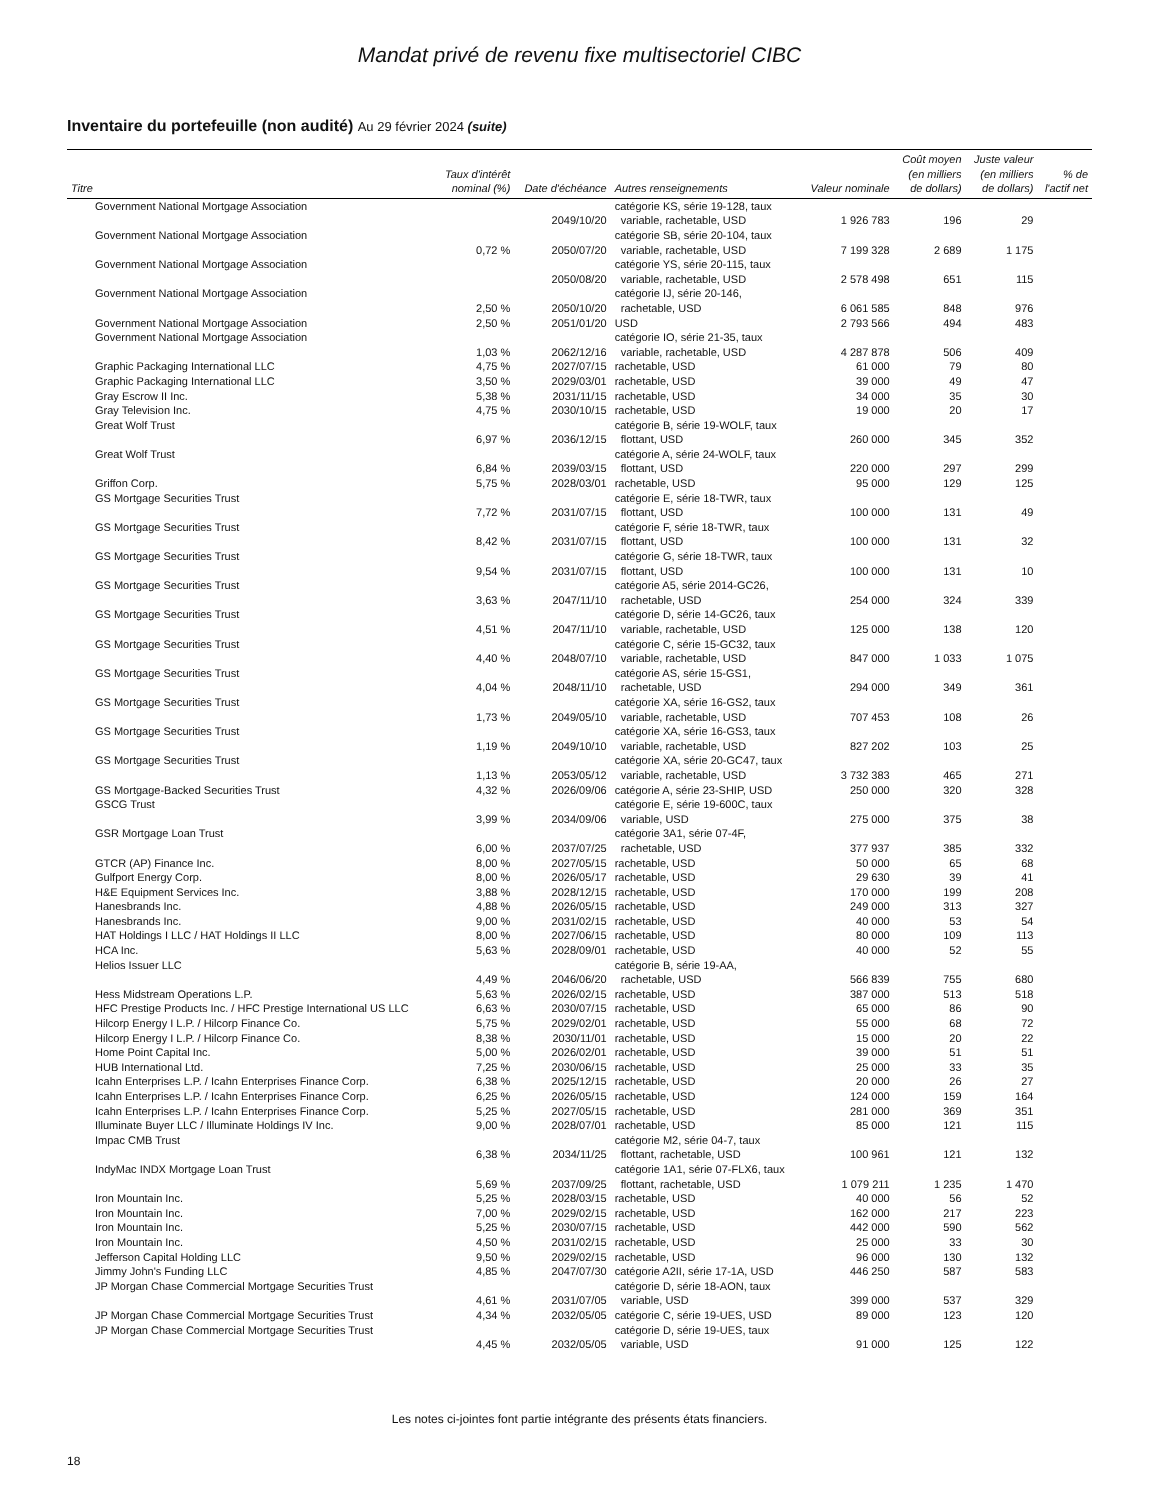Mandat privé de revenu fixe multisectoriel CIBC
Inventaire du portefeuille (non audité) Au 29 février 2024 (suite)
| Titre | Taux d'intérêt nominal (%) | Date d'échéance | Autres renseignements | Valeur nominale | Coût moyen (en milliers de dollars) | Juste valeur (en milliers de dollars) | % de l'actif net |
| --- | --- | --- | --- | --- | --- | --- | --- |
| Government National Mortgage Association | | 2049/10/20 | catégorie KS, série 19-128, taux variable, rachetable, USD | 1 926 783 | 196 | 29 | |
| Government National Mortgage Association | 0,72 % | 2050/07/20 | catégorie SB, série 20-104, taux variable, rachetable, USD | 7 199 328 | 2 689 | 1 175 | |
| Government National Mortgage Association | | 2050/08/20 | catégorie YS, série 20-115, taux variable, rachetable, USD | 2 578 498 | 651 | 115 | |
| Government National Mortgage Association | 2,50 % | 2050/10/20 | catégorie IJ, série 20-146, rachetable, USD | 6 061 585 | 848 | 976 | |
| Government National Mortgage Association | 2,50 % | 2051/01/20 | USD | 2 793 566 | 494 | 483 | |
| Government National Mortgage Association | 1,03 % | 2062/12/16 | catégorie IO, série 21-35, taux variable, rachetable, USD | 4 287 878 | 506 | 409 | |
| Graphic Packaging International LLC | 4,75 % | 2027/07/15 | rachetable, USD | 61 000 | 79 | 80 | |
| Graphic Packaging International LLC | 3,50 % | 2029/03/01 | rachetable, USD | 39 000 | 49 | 47 | |
| Gray Escrow II Inc. | 5,38 % | 2031/11/15 | rachetable, USD | 34 000 | 35 | 30 | |
| Gray Television Inc. | 4,75 % | 2030/10/15 | rachetable, USD | 19 000 | 20 | 17 | |
| Great Wolf Trust | 6,97 % | 2036/12/15 | catégorie B, série 19-WOLF, taux flottant, USD | 260 000 | 345 | 352 | |
| Great Wolf Trust | 6,84 % | 2039/03/15 | catégorie A, série 24-WOLF, taux flottant, USD | 220 000 | 297 | 299 | |
| Griffon Corp. | 5,75 % | 2028/03/01 | rachetable, USD | 95 000 | 129 | 125 | |
| GS Mortgage Securities Trust | 7,72 % | 2031/07/15 | catégorie E, série 18-TWR, taux flottant, USD | 100 000 | 131 | 49 | |
| GS Mortgage Securities Trust | 8,42 % | 2031/07/15 | catégorie F, série 18-TWR, taux flottant, USD | 100 000 | 131 | 32 | |
| GS Mortgage Securities Trust | 9,54 % | 2031/07/15 | catégorie G, série 18-TWR, taux flottant, USD | 100 000 | 131 | 10 | |
| GS Mortgage Securities Trust | 3,63 % | 2047/11/10 | catégorie A5, série 2014-GC26, rachetable, USD | 254 000 | 324 | 339 | |
| GS Mortgage Securities Trust | 4,51 % | 2047/11/10 | catégorie D, série 14-GC26, taux variable, rachetable, USD | 125 000 | 138 | 120 | |
| GS Mortgage Securities Trust | 4,40 % | 2048/07/10 | catégorie C, série 15-GC32, taux variable, rachetable, USD | 847 000 | 1 033 | 1 075 | |
| GS Mortgage Securities Trust | 4,04 % | 2048/11/10 | catégorie AS, série 15-GS1, rachetable, USD | 294 000 | 349 | 361 | |
| GS Mortgage Securities Trust | 1,73 % | 2049/05/10 | catégorie XA, série 16-GS2, taux variable, rachetable, USD | 707 453 | 108 | 26 | |
| GS Mortgage Securities Trust | 1,19 % | 2049/10/10 | catégorie XA, série 16-GS3, taux variable, rachetable, USD | 827 202 | 103 | 25 | |
| GS Mortgage Securities Trust | 1,13 % | 2053/05/12 | catégorie XA, série 20-GC47, taux variable, rachetable, USD | 3 732 383 | 465 | 271 | |
| GS Mortgage-Backed Securities Trust | 4,32 % | 2026/09/06 | catégorie A, série 23-SHIP, USD | 250 000 | 320 | 328 | |
| GSCG Trust | 3,99 % | 2034/09/06 | catégorie E, série 19-600C, taux variable, USD | 275 000 | 375 | 38 | |
| GSR Mortgage Loan Trust | 6,00 % | 2037/07/25 | catégorie 3A1, série 07-4F, rachetable, USD | 377 937 | 385 | 332 | |
| GTCR (AP) Finance Inc. | 8,00 % | 2027/05/15 | rachetable, USD | 50 000 | 65 | 68 | |
| Gulfport Energy Corp. | 8,00 % | 2026/05/17 | rachetable, USD | 29 630 | 39 | 41 | |
| H&E Equipment Services Inc. | 3,88 % | 2028/12/15 | rachetable, USD | 170 000 | 199 | 208 | |
| Hanesbrands Inc. | 4,88 % | 2026/05/15 | rachetable, USD | 249 000 | 313 | 327 | |
| Hanesbrands Inc. | 9,00 % | 2031/02/15 | rachetable, USD | 40 000 | 53 | 54 | |
| HAT Holdings I LLC / HAT Holdings II LLC | 8,00 % | 2027/06/15 | rachetable, USD | 80 000 | 109 | 113 | |
| HCA Inc. | 5,63 % | 2028/09/01 | rachetable, USD | 40 000 | 52 | 55 | |
| Helios Issuer LLC | 4,49 % | 2046/06/20 | catégorie B, série 19-AA, rachetable, USD | 566 839 | 755 | 680 | |
| Hess Midstream Operations L.P. | 5,63 % | 2026/02/15 | rachetable, USD | 387 000 | 513 | 518 | |
| HFC Prestige Products Inc. / HFC Prestige International US LLC | 6,63 % | 2030/07/15 | rachetable, USD | 65 000 | 86 | 90 | |
| Hilcorp Energy I L.P. / Hilcorp Finance Co. | 5,75 % | 2029/02/01 | rachetable, USD | 55 000 | 68 | 72 | |
| Hilcorp Energy I L.P. / Hilcorp Finance Co. | 8,38 % | 2030/11/01 | rachetable, USD | 15 000 | 20 | 22 | |
| Home Point Capital Inc. | 5,00 % | 2026/02/01 | rachetable, USD | 39 000 | 51 | 51 | |
| HUB International Ltd. | 7,25 % | 2030/06/15 | rachetable, USD | 25 000 | 33 | 35 | |
| Icahn Enterprises L.P. / Icahn Enterprises Finance Corp. | 6,38 % | 2025/12/15 | rachetable, USD | 20 000 | 26 | 27 | |
| Icahn Enterprises L.P. / Icahn Enterprises Finance Corp. | 6,25 % | 2026/05/15 | rachetable, USD | 124 000 | 159 | 164 | |
| Icahn Enterprises L.P. / Icahn Enterprises Finance Corp. | 5,25 % | 2027/05/15 | rachetable, USD | 281 000 | 369 | 351 | |
| Illuminate Buyer LLC / Illuminate Holdings IV Inc. | 9,00 % | 2028/07/01 | rachetable, USD | 85 000 | 121 | 115 | |
| Impac CMB Trust | 6,38 % | 2034/11/25 | catégorie M2, série 04-7, taux flottant, rachetable, USD | 100 961 | 121 | 132 | |
| IndyMac INDX Mortgage Loan Trust | 5,69 % | 2037/09/25 | catégorie 1A1, série 07-FLX6, taux flottant, rachetable, USD | 1 079 211 | 1 235 | 1 470 | |
| Iron Mountain Inc. | 5,25 % | 2028/03/15 | rachetable, USD | 40 000 | 56 | 52 | |
| Iron Mountain Inc. | 7,00 % | 2029/02/15 | rachetable, USD | 162 000 | 217 | 223 | |
| Iron Mountain Inc. | 5,25 % | 2030/07/15 | rachetable, USD | 442 000 | 590 | 562 | |
| Iron Mountain Inc. | 4,50 % | 2031/02/15 | rachetable, USD | 25 000 | 33 | 30 | |
| Jefferson Capital Holding LLC | 9,50 % | 2029/02/15 | rachetable, USD | 96 000 | 130 | 132 | |
| Jimmy John's Funding LLC | 4,85 % | 2047/07/30 | catégorie A2II, série 17-1A, USD | 446 250 | 587 | 583 | |
| JP Morgan Chase Commercial Mortgage Securities Trust | 4,61 % | 2031/07/05 | catégorie D, série 18-AON, taux variable, USD | 399 000 | 537 | 329 | |
| JP Morgan Chase Commercial Mortgage Securities Trust | 4,34 % | 2032/05/05 | catégorie C, série 19-UES, USD | 89 000 | 123 | 120 | |
| JP Morgan Chase Commercial Mortgage Securities Trust | 4,45 % | 2032/05/05 | catégorie D, série 19-UES, taux variable, USD | 91 000 | 125 | 122 | |
Les notes ci-jointes font partie intégrante des présents états financiers.
18